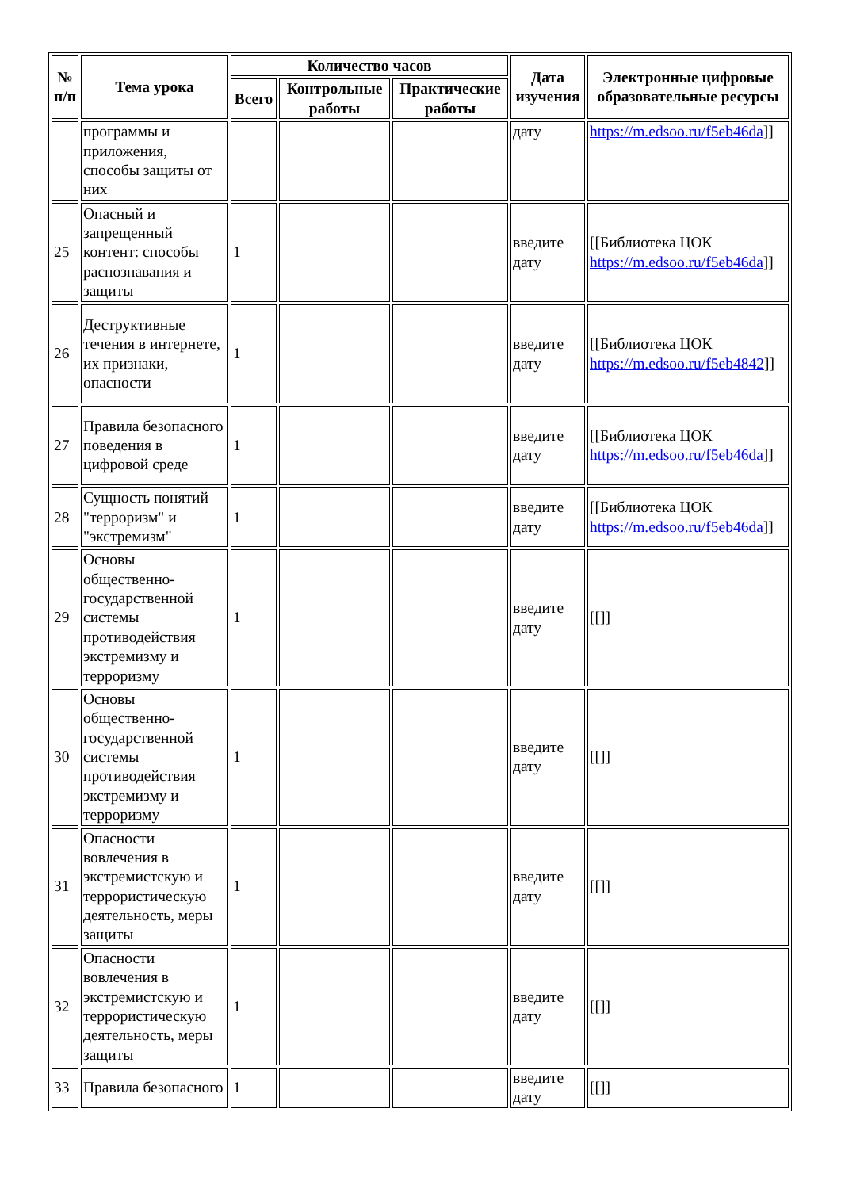| № п/п | Тема урока | Количество часов | | | Дата изучения | Электронные цифровые образовательные ресурсы |
| --- | --- | --- | --- | --- | --- | --- |
| | | Всего | Контрольные работы | Практические работы | | |
| | программы и приложения, способы защиты от них | | | | дату | https://m.edsoo.ru/f5eb46da ]] |
| 25 | Опасный и запрещенный контент: способы распознавания и защиты | 1 | | | введите дату | [[Библиотека ЦОК https://m.edsoo.ru/f5eb46da ]] |
| 26 | Деструктивные течения в интернете, их признаки, опасности | 1 | | | введите дату | [[Библиотека ЦОК https://m.edsoo.ru/f5eb4842 ]] |
| 27 | Правила безопасного поведения в цифровой среде | 1 | | | введите дату | [[Библиотека ЦОК https://m.edsoo.ru/f5eb46da ]] |
| 28 | Сущность понятий "терроризм" и "экстремизм" | 1 | | | введите дату | [[Библиотека ЦОК https://m.edsoo.ru/f5eb46da ]] |
| 29 | Основы общественно-государственной системы противодействия экстремизму и терроризму | 1 | | | введите дату | [[]] |
| 30 | Основы общественно-государственной системы противодействия экстремизму и терроризму | 1 | | | введите дату | [[]] |
| 31 | Опасности вовлечения в экстремистскую и террористическую деятельность, меры защиты | 1 | | | введите дату | [[]] |
| 32 | Опасности вовлечения в экстремистскую и террористическую деятельность, меры защиты | 1 | | | введите дату | [[]] |
| 33 | Правила безопасного | 1 | | | введите дату | [[]] |